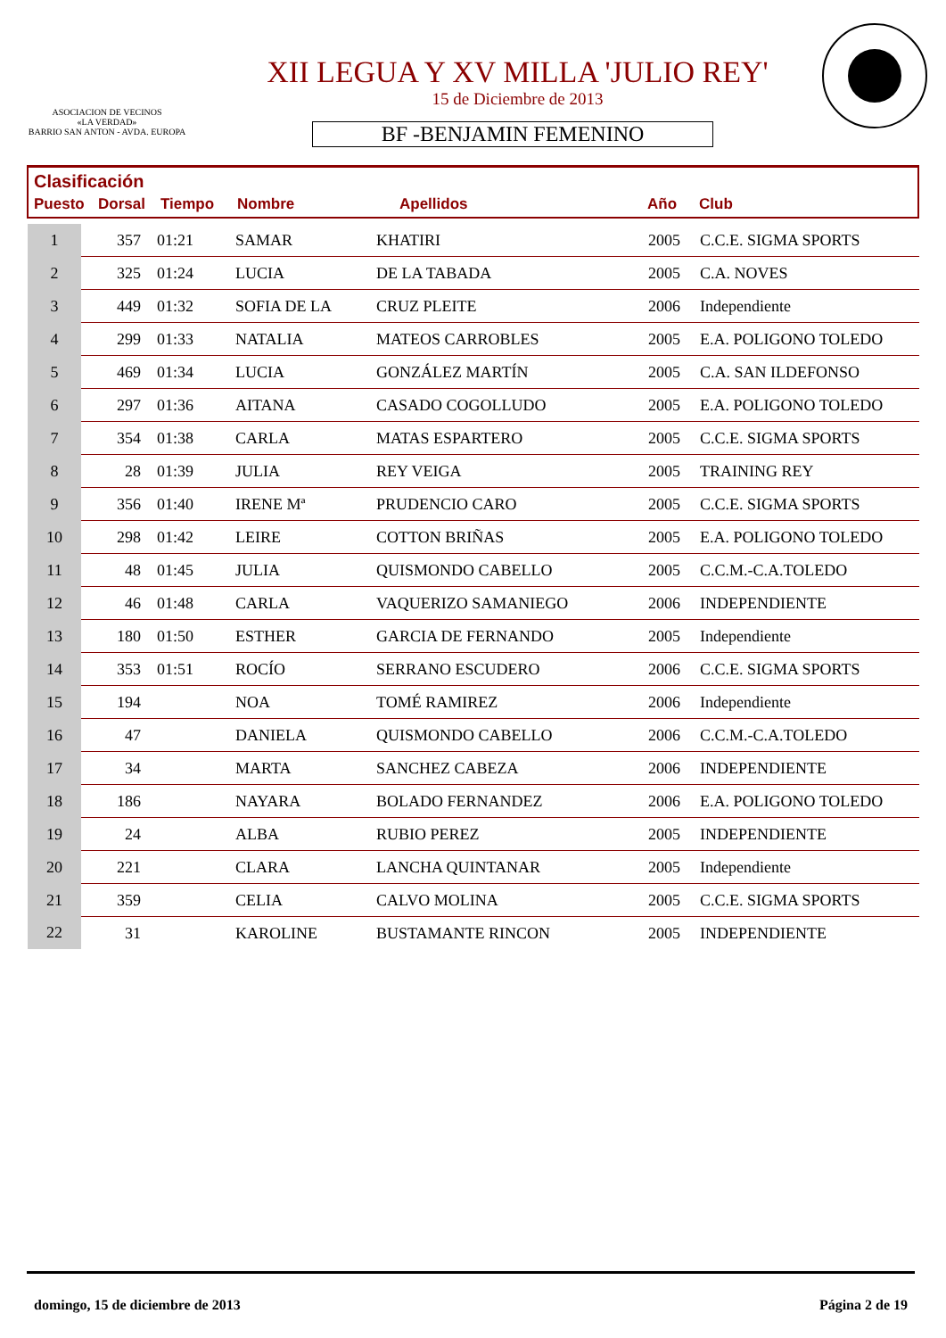ASOCIACION DE VECINOS
«LA VERDAD»
BARRIO SAN ANTON - AVDA. EUROPA
XII LEGUA Y XV MILLA 'JULIO REY'
15 de Diciembre de 2013
BF -BENJAMIN FEMENINO
Clasificación
| Puesto | Dorsal | Tiempo | Nombre | Apellidos | Año | Club |
| --- | --- | --- | --- | --- | --- | --- |
| 1 | 357 | 01:21 | SAMAR | KHATIRI | 2005 | C.C.E. SIGMA SPORTS |
| 2 | 325 | 01:24 | LUCIA | DE LA TABADA | 2005 | C.A. NOVES |
| 3 | 449 | 01:32 | SOFIA DE LA | CRUZ PLEITE | 2006 | Independiente |
| 4 | 299 | 01:33 | NATALIA | MATEOS CARROBLES | 2005 | E.A. POLIGONO TOLEDO |
| 5 | 469 | 01:34 | LUCIA | GONZÁLEZ MARTÍN | 2005 | C.A. SAN ILDEFONSO |
| 6 | 297 | 01:36 | AITANA | CASADO COGOLLUDO | 2005 | E.A. POLIGONO TOLEDO |
| 7 | 354 | 01:38 | CARLA | MATAS ESPARTERO | 2005 | C.C.E. SIGMA SPORTS |
| 8 | 28 | 01:39 | JULIA | REY VEIGA | 2005 | TRAINING REY |
| 9 | 356 | 01:40 | IRENE Mª | PRUDENCIO CARO | 2005 | C.C.E. SIGMA SPORTS |
| 10 | 298 | 01:42 | LEIRE | COTTON BRIÑAS | 2005 | E.A. POLIGONO TOLEDO |
| 11 | 48 | 01:45 | JULIA | QUISMONDO CABELLO | 2005 | C.C.M.-C.A.TOLEDO |
| 12 | 46 | 01:48 | CARLA | VAQUERIZO SAMANIEGO | 2006 | INDEPENDIENTE |
| 13 | 180 | 01:50 | ESTHER | GARCIA DE FERNANDO | 2005 | Independiente |
| 14 | 353 | 01:51 | ROCÍO | SERRANO ESCUDERO | 2006 | C.C.E. SIGMA SPORTS |
| 15 | 194 | | NOA | TOMÉ RAMIREZ | 2006 | Independiente |
| 16 | 47 | | DANIELA | QUISMONDO CABELLO | 2006 | C.C.M.-C.A.TOLEDO |
| 17 | 34 | | MARTA | SANCHEZ CABEZA | 2006 | INDEPENDIENTE |
| 18 | 186 | | NAYARA | BOLADO FERNANDEZ | 2006 | E.A. POLIGONO TOLEDO |
| 19 | 24 | | ALBA | RUBIO PEREZ | 2005 | INDEPENDIENTE |
| 20 | 221 | | CLARA | LANCHA QUINTANAR | 2005 | Independiente |
| 21 | 359 | | CELIA | CALVO MOLINA | 2005 | C.C.E. SIGMA SPORTS |
| 22 | 31 | | KAROLINE | BUSTAMANTE RINCON | 2005 | INDEPENDIENTE |
domingo, 15 de diciembre de 2013 Página 2 de 19